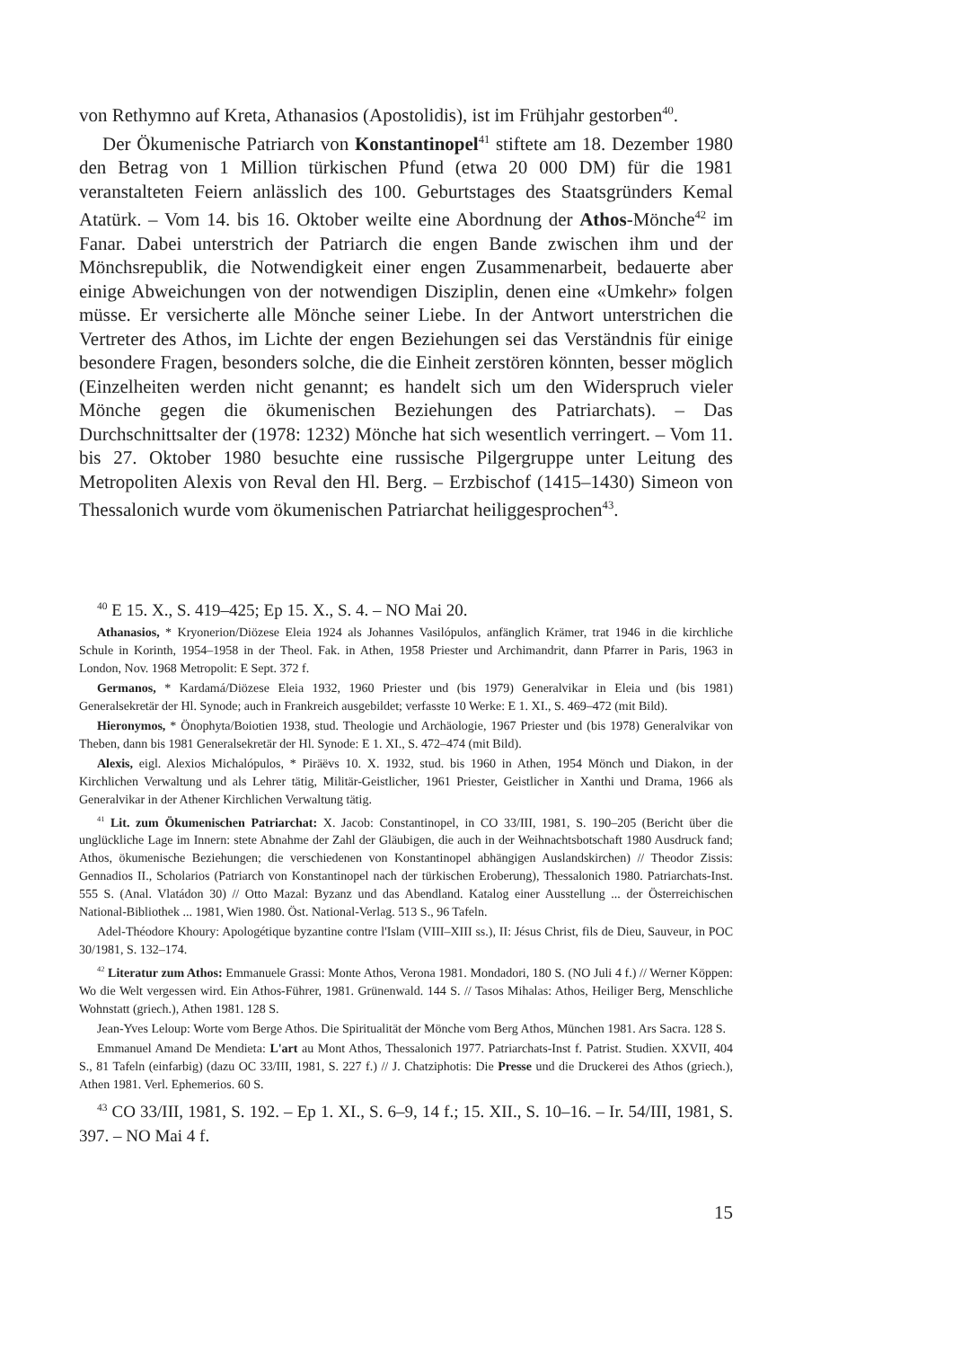von Rethymno auf Kreta, Athanasios (Apostolidis), ist im Frühjahr gestorben<sup>40</sup>.
Der Ökumenische Patriarch von Konstantinopel<sup>41</sup> stiftete am 18. Dezember 1980 den Betrag von 1 Million türkischen Pfund (etwa 20 000 DM) für die 1981 veranstalteten Feiern anlässlich des 100. Geburtstages des Staatsgründers Kemal Atatürk. – Vom 14. bis 16. Oktober weilte eine Abordnung der Athos-Mönche<sup>42</sup> im Fanar. Dabei unterstrich der Patriarch die engen Bande zwischen ihm und der Mönchsrepublik, die Notwendigkeit einer engen Zusammenarbeit, bedauerte aber einige Abweichungen von der notwendigen Disziplin, denen eine «Umkehr» folgen müsse. Er versicherte alle Mönche seiner Liebe. In der Antwort unterstrichen die Vertreter des Athos, im Lichte der engen Beziehungen sei das Verständnis für einige besondere Fragen, besonders solche, die die Einheit zerstören könnten, besser möglich (Einzelheiten werden nicht genannt; es handelt sich um den Widerspruch vieler Mönche gegen die ökumenischen Beziehungen des Patriarchats). – Das Durchschnittsalter der (1978: 1232) Mönche hat sich wesentlich verringert. – Vom 11. bis 27. Oktober 1980 besuchte eine russische Pilgergruppe unter Leitung des Metropoliten Alexis von Reval den Hl. Berg. – Erzbischof (1415–1430) Simeon von Thessalonich wurde vom ökumenischen Patriarchat heiliggesprochen<sup>43</sup>.
<sup>40</sup> E 15. X., S. 419–425; Ep 15. X., S. 4. – NO Mai 20.
Athanasios, * Kryonerion/Diözese Eleia 1924 als Johannes Vasilópulos, anfänglich Krämer, trat 1946 in die kirchliche Schule in Korinth, 1954–1958 in der Theol. Fak. in Athen, 1958 Priester und Archimandrit, dann Pfarrer in Paris, 1963 in London, Nov. 1968 Metropolit: E Sept. 372 f.
Germanos, * Kardamá/Diözese Eleia 1932, 1960 Priester und (bis 1979) Generalvikar in Eleia und (bis 1981) Generalsekretär der Hl. Synode; auch in Frankreich ausgebildet; verfasste 10 Werke: E 1. XI., S. 469–472 (mit Bild).
Hieronymos, * Önophyta/Boiotien 1938, stud. Theologie und Archäologie, 1967 Priester und (bis 1978) Generalvikar von Theben, dann bis 1981 Generalsekretär der Hl. Synode: E 1. XI., S. 472–474 (mit Bild).
Alexis, eigl. Alexios Michalópulos, * Piräëvs 10. X. 1932, stud. bis 1960 in Athen, 1954 Mönch und Diakon, in der Kirchlichen Verwaltung und als Lehrer tätig, Militär-Geistlicher, 1961 Priester, Geistlicher in Xanthi und Drama, 1966 als Generalvikar in der Athener Kirchlichen Verwaltung tätig.
<sup>41</sup> Lit. zum Ökumenischen Patriarchat: X. Jacob: Constantinopel, in CO 33/III, 1981, S. 190–205 (Bericht über die unglückliche Lage im Innern: stete Abnahme der Zahl der Gläubigen, die auch in der Weihnachtsbotschaft 1980 Ausdruck fand; Athos, ökumenische Beziehungen; die verschiedenen von Konstantinopel abhängigen Auslandskirchen) // Theodor Zissis: Gennadios II., Scholarios (Patriarch von Konstantinopel nach der türkischen Eroberung), Thessalonich 1980. Patriarchats-Inst. 555 S. (Anal. Vlatádon 30) // Otto Mazal: Byzanz und das Abendland. Katalog einer Ausstellung ... der Österreichischen National-Bibliothek ... 1981, Wien 1980. Öst. National-Verlag. 513 S., 96 Tafeln.
Adel-Théodore Khoury: Apologétique byzantine contre l'Islam (VIII–XIII ss.), II: Jésus Christ, fils de Dieu, Sauveur, in POC 30/1981, S. 132–174.
<sup>42</sup> Literatur zum Athos: Emmanuele Grassi: Monte Athos, Verona 1981. Mondadori, 180 S. (NO Juli 4 f.) // Werner Köppen: Wo die Welt vergessen wird. Ein Athos-Führer, 1981. Grünenwald. 144 S. // Tasos Mihalas: Athos, Heiliger Berg, Menschliche Wohnstatt (griech.), Athen 1981. 128 S.
Jean-Yves Leloup: Worte vom Berge Athos. Die Spiritualität der Mönche vom Berg Athos, München 1981. Ars Sacra. 128 S.
Emmanuel Amand De Mendieta: L'art au Mont Athos, Thessalonich 1977. Patriarchats-Inst f. Patrist. Studien. XXVII, 404 S., 81 Tafeln (einfarbig) (dazu OC 33/III, 1981, S. 227 f.) // J. Chatziphotis: Die Presse und die Druckerei des Athos (griech.), Athen 1981. Verl. Ephemerios. 60 S.
<sup>43</sup> CO 33/III, 1981, S. 192. – Ep 1. XI., S. 6–9, 14 f.; 15. XII., S. 10–16. – Ir. 54/III, 1981, S. 397. – NO Mai 4 f.
15